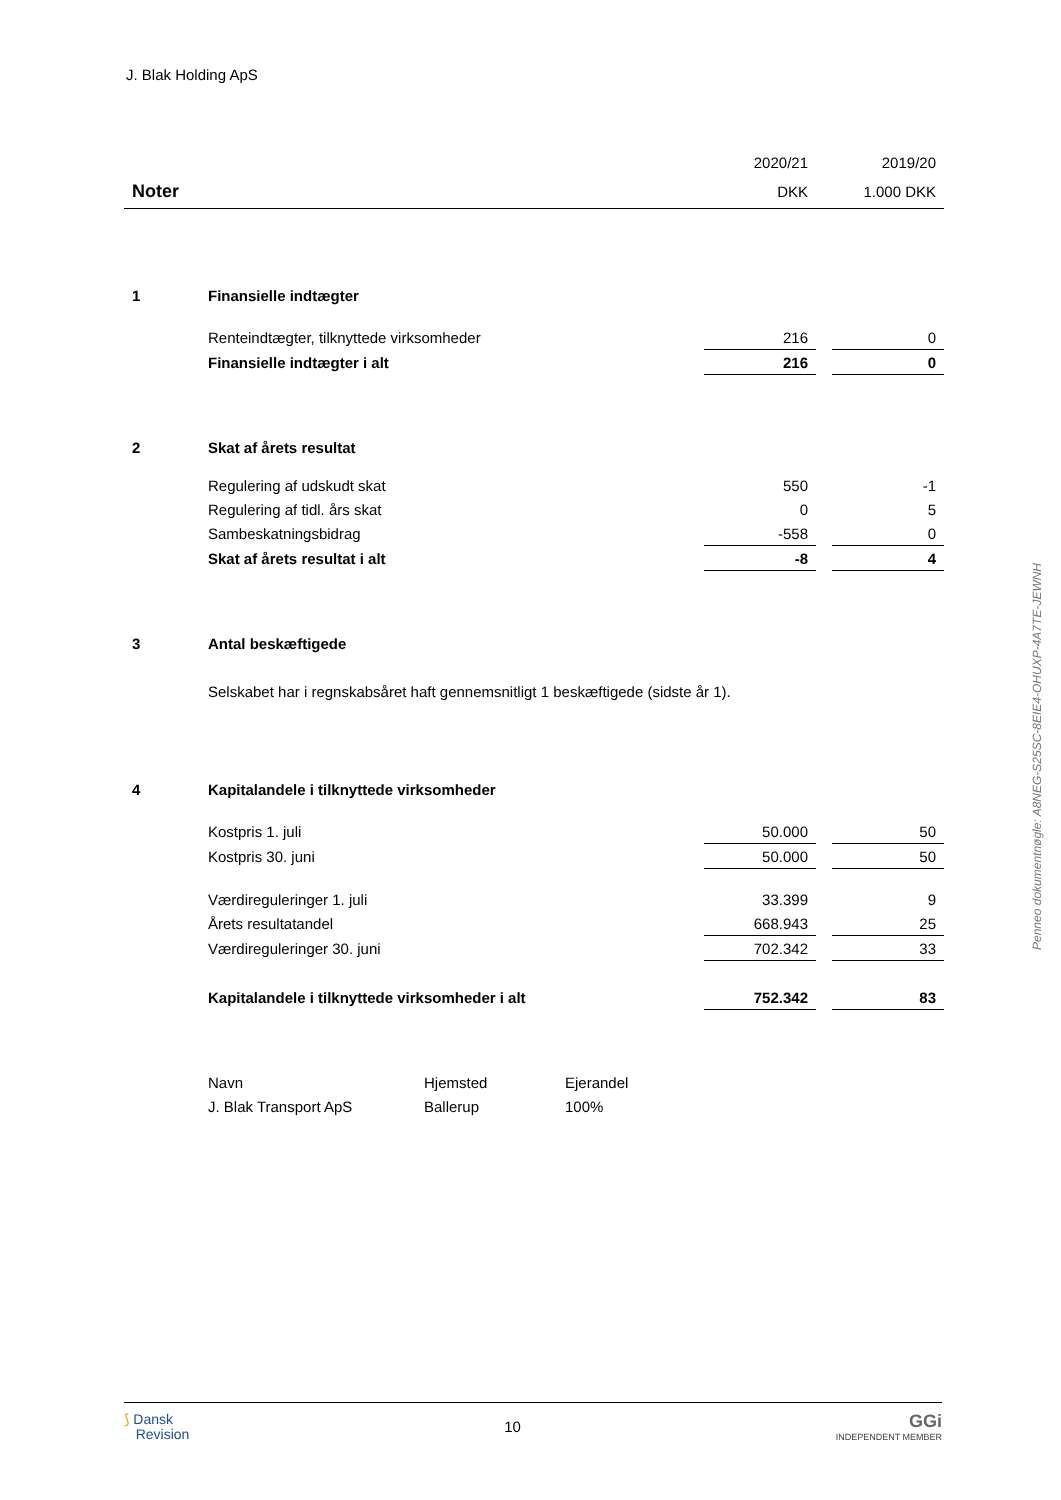J. Blak Holding ApS
| | | 2020/21 | | 2019/20 |
| Noter | | DKK | | 1.000 DKK |
| 1 | Finansielle indtægter | | | |
| | Renteindtægter, tilknyttede virksomheder | 216 | | 0 |
| | Finansielle indtægter i alt | 216 | | 0 |
| 2 | Skat af årets resultat | | | |
| | Regulering af udskudt skat | 550 | | -1 |
| | Regulering af tidl. års skat | 0 | | 5 |
| | Sambeskatningsbidrag | -558 | | 0 |
| | Skat af årets resultat i alt | -8 | | 4 |
| 3 | Antal beskæftigede | | | |
| | Selskabet har i regnskabsåret haft gennemsnitligt 1 beskæftigede (sidste år 1). | | | |
| 4 | Kapitalandele i tilknyttede virksomheder | | | |
| | Kostpris 1. juli | 50.000 | | 50 |
| | Kostpris 30. juni | 50.000 | | 50 |
| | Værdireguleringer 1. juli | 33.399 | | 9 |
| | Årets resultatandel | 668.943 | | 25 |
| | Værdireguleringer 30. juni | 702.342 | | 33 |
| | Kapitalandele i tilknyttede virksomheder i alt | 752.342 | | 83 |
| | Navn | Hjemsted | Ejerandel |
| | J. Blak Transport ApS | Ballerup | 100% |
⟆ Dansk
Revision
10
GGi
INDEPENDENT MEMBER
Penneo dokumentnøgle: A8NEG-S25SC-8EIE4-OHUXP-4A7TE-JEWNH